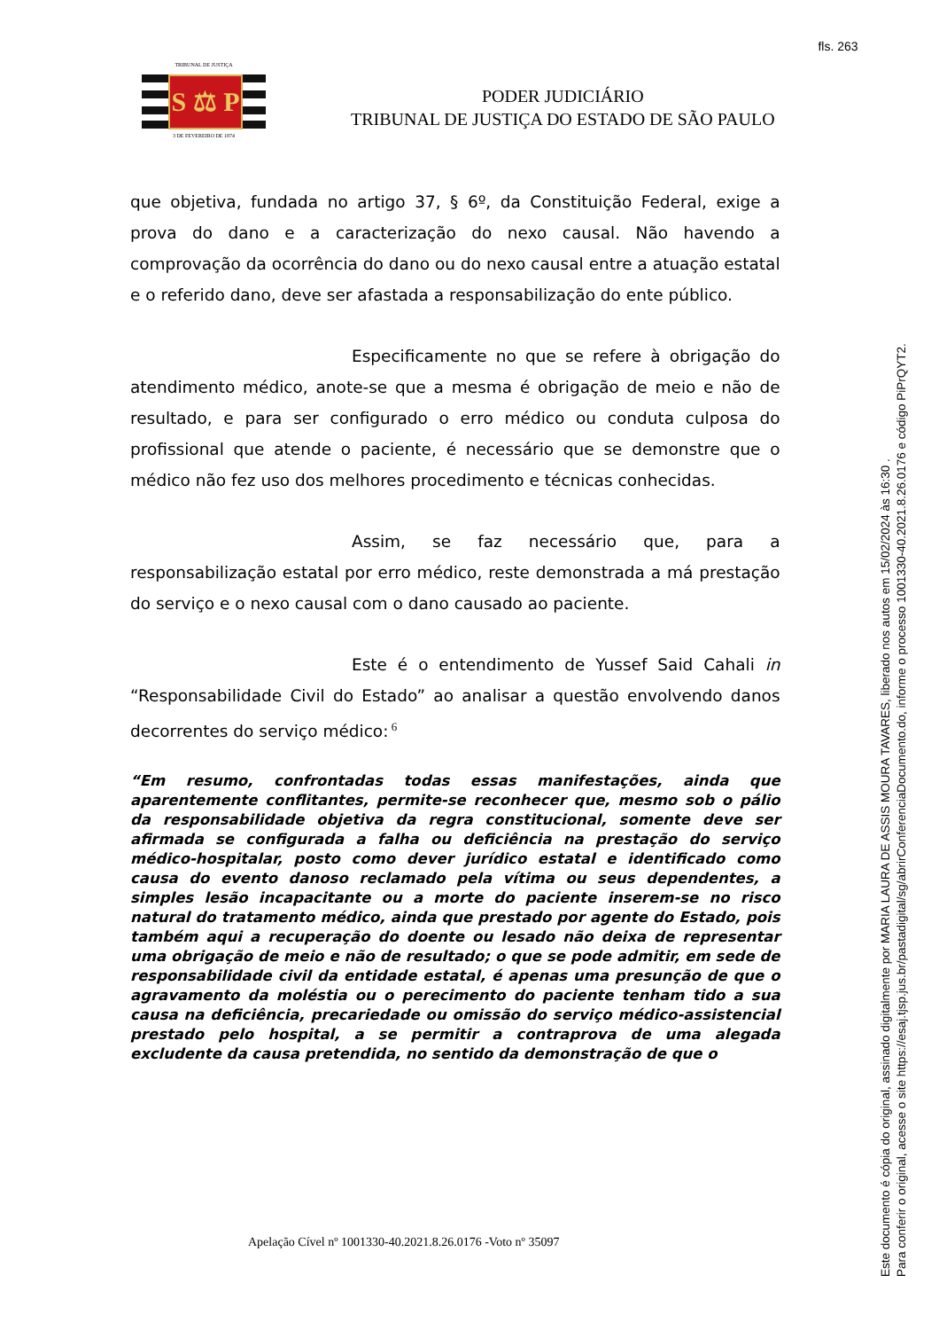fls. 263
TRIBUNAL DE JUSTIÇA
S ⚖ P
3 DE FEVEREIRO DE 1874
PODER JUDICIÁRIO
TRIBUNAL DE JUSTIÇA DO ESTADO DE SÃO PAULO
que objetiva, fundada no artigo 37, § 6º, da Constituição Federal, exige a prova do dano e a caracterização do nexo causal. Não havendo a comprovação da ocorrência do dano ou do nexo causal entre a atuação estatal e o referido dano, deve ser afastada a responsabilização do ente público.
Especificamente no que se refere à obrigação do atendimento médico, anote-se que a mesma é obrigação de meio e não de resultado, e para ser configurado o erro médico ou conduta culposa do profissional que atende o paciente, é necessário que se demonstre que o médico não fez uso dos melhores procedimento e técnicas conhecidas.
Assim, se faz necessário que, para a responsabilização estatal por erro médico, reste demonstrada a má prestação do serviço e o nexo causal com o dano causado ao paciente.
Este é o entendimento de Yussef Said Cahali in “Responsabilidade Civil do Estado” ao analisar a questão envolvendo danos decorrentes do serviço médico:<sup>6</sup>
“Em resumo, confrontadas todas essas manifestações, ainda que aparentemente conflitantes, permite-se reconhecer que, mesmo sob o pálio da responsabilidade objetiva da regra constitucional, somente deve ser afirmada se configurada a falha ou deficiência na prestação do serviço médico-hospitalar, posto como dever jurídico estatal e identificado como causa do evento danoso reclamado pela vítima ou seus dependentes, a simples lesão incapacitante ou a morte do paciente inserem-se no risco natural do tratamento médico, ainda que prestado por agente do Estado, pois também aqui a recuperação do doente ou lesado não deixa de representar uma obrigação de meio e não de resultado; o que se pode admitir, em sede de responsabilidade civil da entidade estatal, é apenas uma presunção de que o agravamento da moléstia ou o perecimento do paciente tenham tido a sua causa na deficiência, precariedade ou omissão do serviço médico-assistencial prestado pelo hospital, a se permitir a contraprova de uma alegada excludente da causa pretendida, no sentido da demonstração de que o
Apelação Cível nº 1001330-40.2021.8.26.0176 -Voto nº 35097
Este documento é cópia do original, assinado digitalmente por MARIA LAURA DE ASSIS MOURA TAVARES, liberado nos autos em 15/02/2024 às 16:30 .
Para conferir o original, acesse o site https://esaj.tjsp.jus.br/pastadigital/sg/abrirConferenciaDocumento.do, informe o processo 1001330-40.2021.8.26.0176 e código PiPrQYT2.